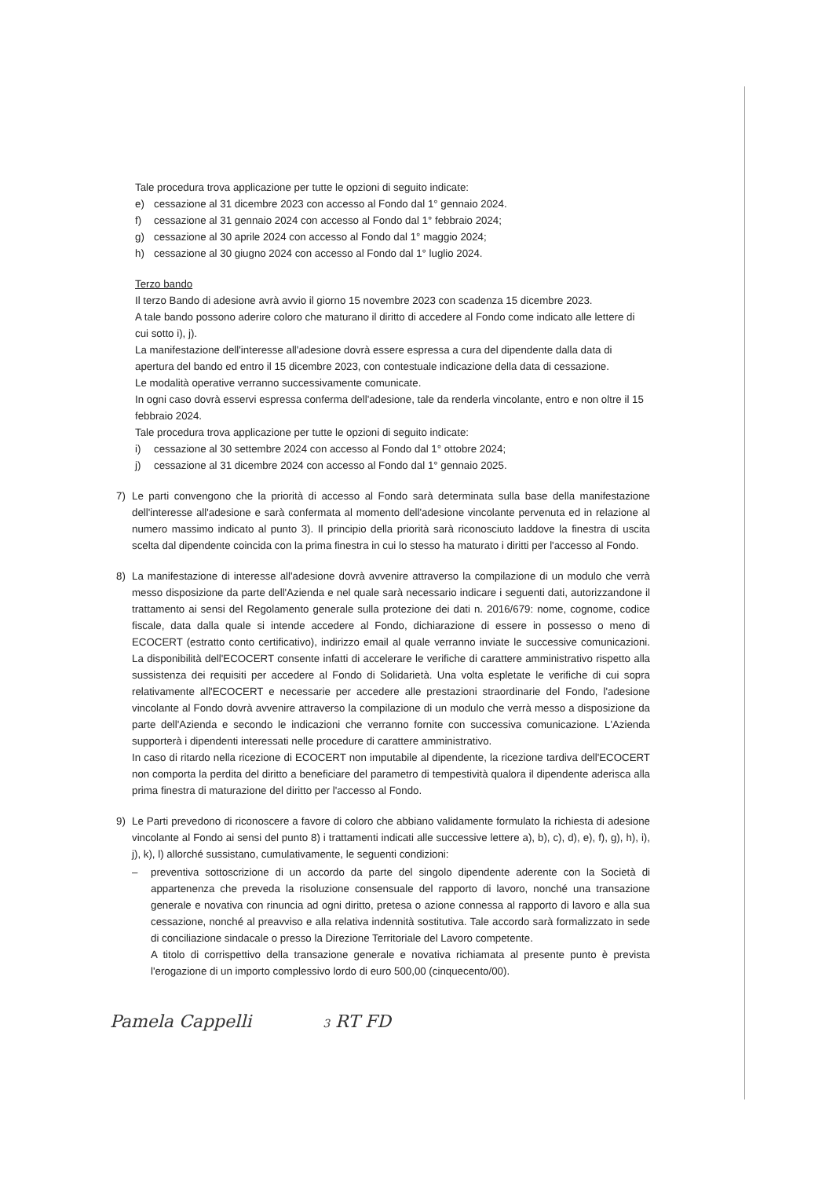Tale procedura trova applicazione per tutte le opzioni di seguito indicate:
e) cessazione al 31 dicembre 2023 con accesso al Fondo dal 1° gennaio 2024.
f) cessazione al 31 gennaio 2024 con accesso al Fondo dal 1° febbraio 2024;
g) cessazione al 30 aprile 2024 con accesso al Fondo dal 1° maggio 2024;
h) cessazione al 30 giugno 2024 con accesso al Fondo dal 1° luglio 2024.
Terzo bando
Il terzo Bando di adesione avrà avvio il giorno 15 novembre 2023 con scadenza 15 dicembre 2023.
A tale bando possono aderire coloro che maturano il diritto di accedere al Fondo come indicato alle lettere di cui sotto i), j).
La manifestazione dell'interesse all'adesione dovrà essere espressa a cura del dipendente dalla data di apertura del bando ed entro il 15 dicembre 2023, con contestuale indicazione della data di cessazione.
Le modalità operative verranno successivamente comunicate.
In ogni caso dovrà esservi espressa conferma dell'adesione, tale da renderla vincolante, entro e non oltre il 15 febbraio 2024.
Tale procedura trova applicazione per tutte le opzioni di seguito indicate:
i) cessazione al 30 settembre 2024 con accesso al Fondo dal 1° ottobre 2024;
j) cessazione al 31 dicembre 2024 con accesso al Fondo dal 1° gennaio 2025.
7) Le parti convengono che la priorità di accesso al Fondo sarà determinata sulla base della manifestazione dell'interesse all'adesione e sarà confermata al momento dell'adesione vincolante pervenuta ed in relazione al numero massimo indicato al punto 3). Il principio della priorità sarà riconosciuto laddove la finestra di uscita scelta dal dipendente coincida con la prima finestra in cui lo stesso ha maturato i diritti per l'accesso al Fondo.
8) La manifestazione di interesse all'adesione dovrà avvenire attraverso la compilazione di un modulo che verrà messo disposizione da parte dell'Azienda e nel quale sarà necessario indicare i seguenti dati, autorizzandone il trattamento ai sensi del Regolamento generale sulla protezione dei dati n. 2016/679: nome, cognome, codice fiscale, data dalla quale si intende accedere al Fondo, dichiarazione di essere in possesso o meno di ECOCERT (estratto conto certificativo), indirizzo email al quale verranno inviate le successive comunicazioni. La disponibilità dell'ECOCERT consente infatti di accelerare le verifiche di carattere amministrativo rispetto alla sussistenza dei requisiti per accedere al Fondo di Solidarietà. Una volta espletate le verifiche di cui sopra relativamente all'ECOCERT e necessarie per accedere alle prestazioni straordinarie del Fondo, l'adesione vincolante al Fondo dovrà avvenire attraverso la compilazione di un modulo che verrà messo a disposizione da parte dell'Azienda e secondo le indicazioni che verranno fornite con successiva comunicazione. L'Azienda supporterà i dipendenti interessati nelle procedure di carattere amministrativo.
In caso di ritardo nella ricezione di ECOCERT non imputabile al dipendente, la ricezione tardiva dell'ECOCERT non comporta la perdita del diritto a beneficiare del parametro di tempestività qualora il dipendente aderisca alla prima finestra di maturazione del diritto per l'accesso al Fondo.
9) Le Parti prevedono di riconoscere a favore di coloro che abbiano validamente formulato la richiesta di adesione vincolante al Fondo ai sensi del punto 8) i trattamenti indicati alle successive lettere a), b), c), d), e), f), g), h), i), j), k), l) allorché sussistano, cumulativamente, le seguenti condizioni:
– preventiva sottoscrizione di un accordo da parte del singolo dipendente aderente con la Società di appartenenza che preveda la risoluzione consensuale del rapporto di lavoro, nonché una transazione generale e novativa con rinuncia ad ogni diritto, pretesa o azione connessa al rapporto di lavoro e alla sua cessazione, nonché al preavviso e alla relativa indennità sostitutiva. Tale accordo sarà formalizzato in sede di conciliazione sindacale o presso la Direzione Territoriale del Lavoro competente.
A titolo di corrispettivo della transazione generale e novativa richiamata al presente punto è prevista l'erogazione di un importo complessivo lordo di euro 500,00 (cinquecento/00).
Pamela Cappelli 3 RT FD